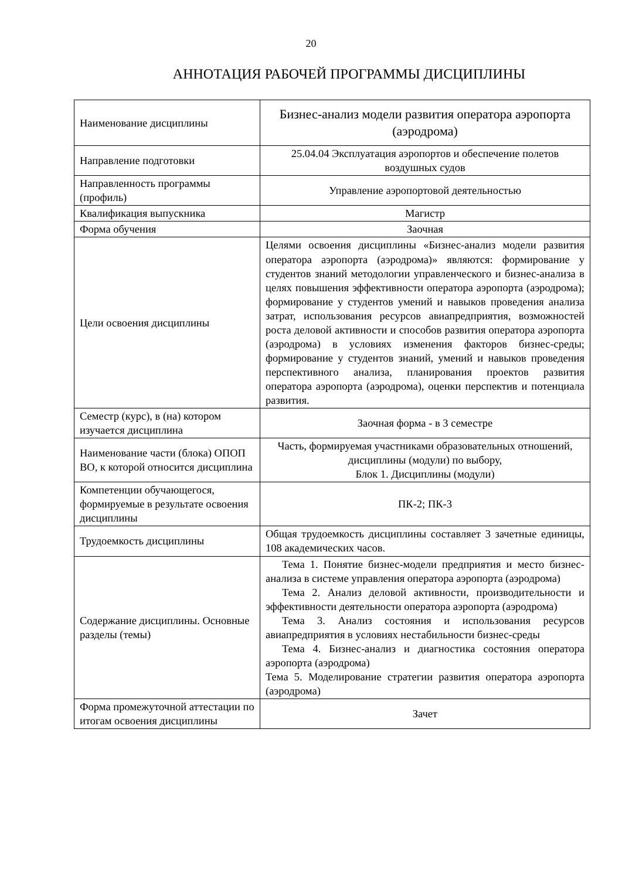20
АННОТАЦИЯ РАБОЧЕЙ ПРОГРАММЫ ДИСЦИПЛИНЫ
| Наименование дисциплины | Бизнес-анализ модели развития оператора аэропорта (аэродрома) |
| Направление подготовки | 25.04.04 Эксплуатация аэропортов и обеспечение полетов воздушных судов |
| Направленность программы (профиль) | Управление аэропортовой деятельностью |
| Квалификация выпускника | Магистр |
| Форма обучения | Заочная |
| Цели освоения дисциплины | Целями освоения дисциплины «Бизнес-анализ модели развития оператора аэропорта (аэродрома)» являются: формирование у студентов знаний методологии управленческого и бизнес-анализа в целях повышения эффективности оператора аэропорта (аэродрома); формирование у студентов умений и навыков проведения анализа затрат, использования ресурсов авиапредприятия, возможностей роста деловой активности и способов развития оператора аэропорта (аэродрома) в условиях изменения факторов бизнес-среды; формирование у студентов знаний, умений и навыков проведения перспективного анализа, планирования проектов развития оператора аэропорта (аэродрома), оценки перспектив и потенциала развития. |
| Семестр (курс), в (на) котором изучается дисциплина | Заочная форма - в 3 семестре |
| Наименование части (блока) ОПОП ВО, к которой относится дисциплина | Часть, формируемая участниками образовательных отношений, дисциплины (модули) по выбору, Блок 1. Дисциплины (модули) |
| Компетенции обучающегося, формируемые в результате освоения дисциплины | ПК-2; ПК-3 |
| Трудоемкость дисциплины | Общая трудоемкость дисциплины составляет 3 зачетные единицы, 108 академических часов. |
| Содержание дисциплины. Основные разделы (темы) | Тема 1. Понятие бизнес-модели предприятия и место бизнес-анализа в системе управления оператора аэропорта (аэродрома) Тема 2. Анализ деловой активности, производительности и эффективности деятельности оператора аэропорта (аэродрома) Тема 3. Анализ состояния и использования ресурсов авиапредприятия в условиях нестабильности бизнес-среды Тема 4. Бизнес-анализ и диагностика состояния оператора аэропорта (аэродрома) Тема 5. Моделирование стратегии развития оператора аэропорта (аэродрома) |
| Форма промежуточной аттестации по итогам освоения дисциплины | Зачет |